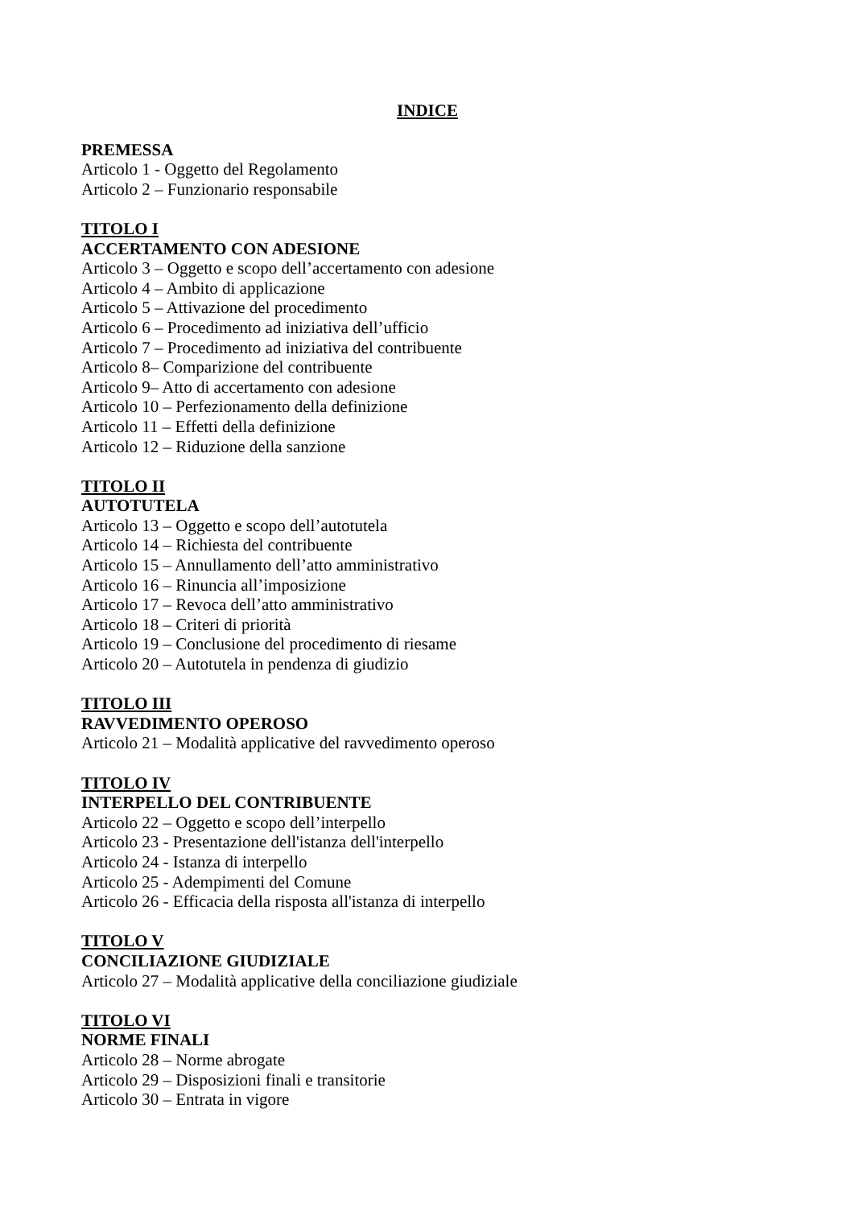INDICE
PREMESSA
Articolo 1 - Oggetto del Regolamento
Articolo 2 – Funzionario responsabile
TITOLO I
ACCERTAMENTO CON ADESIONE
Articolo 3 – Oggetto e scopo dell’accertamento con adesione
Articolo 4 – Ambito di applicazione
Articolo 5 – Attivazione del procedimento
Articolo 6 – Procedimento ad iniziativa dell’ufficio
Articolo 7 – Procedimento ad iniziativa del contribuente
Articolo 8– Comparizione del contribuente
Articolo 9– Atto di accertamento con adesione
Articolo 10 – Perfezionamento della definizione
Articolo 11 – Effetti della definizione
Articolo 12 – Riduzione della sanzione
TITOLO II
AUTOTUTELA
Articolo 13 – Oggetto e scopo dell’autotutela
Articolo 14 – Richiesta del contribuente
Articolo 15 – Annullamento dell’atto amministrativo
Articolo 16 – Rinuncia all’imposizione
Articolo 17 – Revoca dell’atto amministrativo
Articolo 18 – Criteri di priorità
Articolo 19 – Conclusione del procedimento di riesame
Articolo 20 – Autotutela in pendenza di giudizio
TITOLO III
RAVVEDIMENTO OPEROSO
Articolo 21 – Modalità applicative del ravvedimento operoso
TITOLO IV
INTERPELLO DEL CONTRIBUENTE
Articolo 22 – Oggetto e scopo dell’interpello
Articolo 23 - Presentazione dell'istanza dell'interpello
Articolo 24 - Istanza di interpello
Articolo 25 - Adempimenti del Comune
Articolo 26 - Efficacia della risposta all'istanza di interpello
TITOLO V
CONCILIAZIONE GIUDIZIALE
Articolo 27 – Modalità applicative della conciliazione giudiziale
TITOLO VI
NORME FINALI
Articolo 28 – Norme abrogate
Articolo 29 – Disposizioni finali e transitorie
Articolo 30 – Entrata in vigore